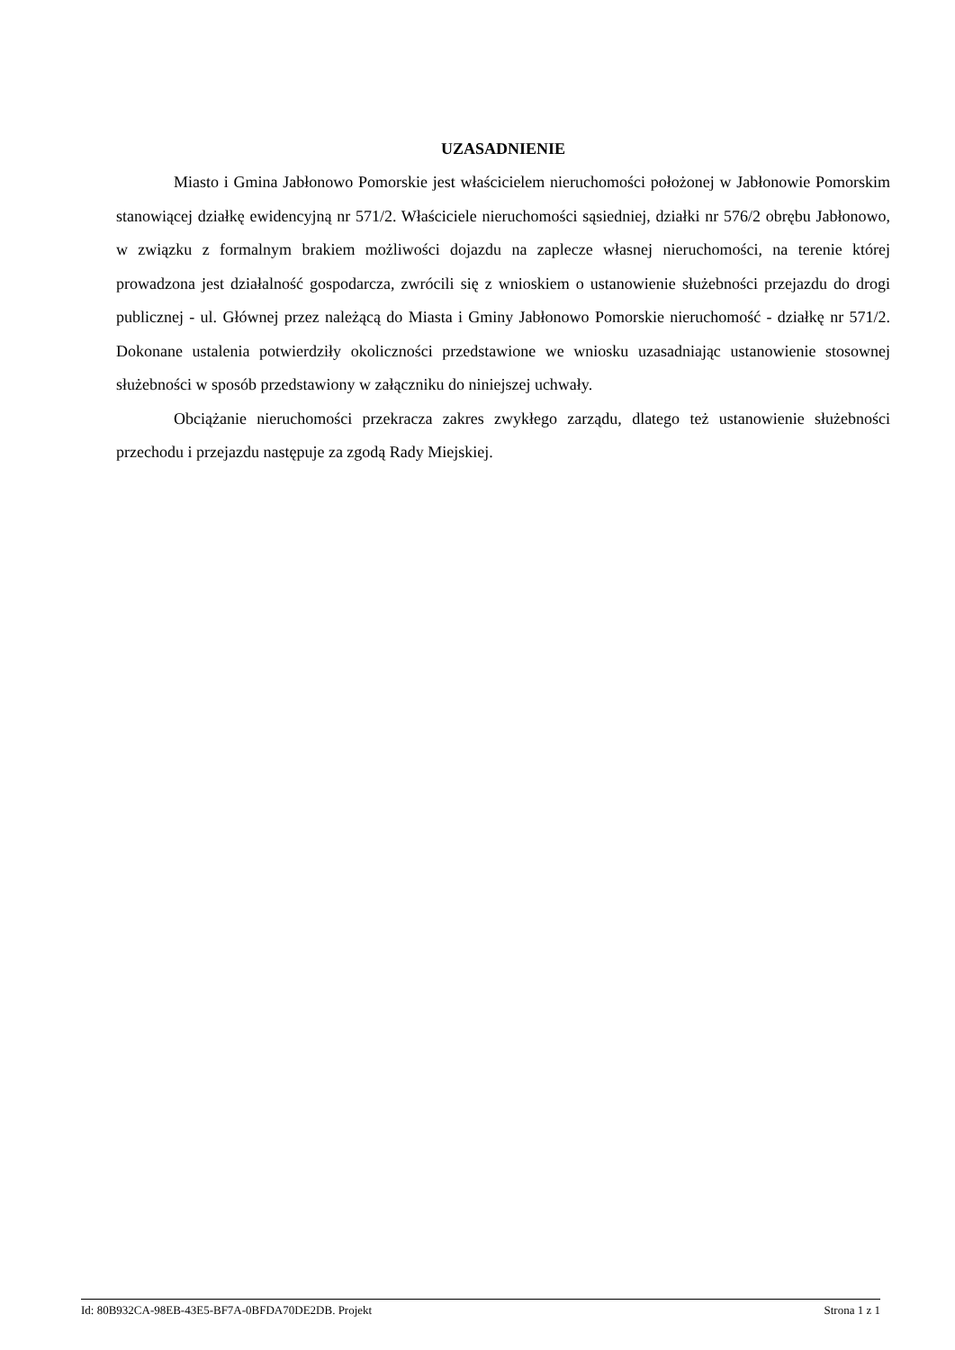UZASADNIENIE
Miasto i Gmina Jabłonowo Pomorskie jest właścicielem nieruchomości położonej w Jabłonowie Pomorskim stanowiącej działkę ewidencyjną nr 571/2. Właściciele nieruchomości sąsiedniej, działki nr 576/2 obrębu Jabłonowo, w związku z formalnym brakiem możliwości dojazdu na zaplecze własnej nieruchomości, na terenie której prowadzona jest działalność gospodarcza, zwrócili się z wnioskiem o ustanowienie służebności przejazdu do drogi publicznej - ul. Głównej przez należącą do Miasta i Gminy Jabłonowo Pomorskie nieruchomość - działkę nr 571/2. Dokonane ustalenia potwierdziły okoliczności przedstawione we wniosku uzasadniając ustanowienie stosownej służebności w sposób przedstawiony w załączniku do niniejszej uchwały.
Obciążanie nieruchomości przekracza zakres zwykłego zarządu, dlatego też ustanowienie służebności przechodu i przejazdu następuje za zgodą Rady Miejskiej.
Id: 80B932CA-98EB-43E5-BF7A-0BFDA70DE2DB. Projekt Strona 1 z 1